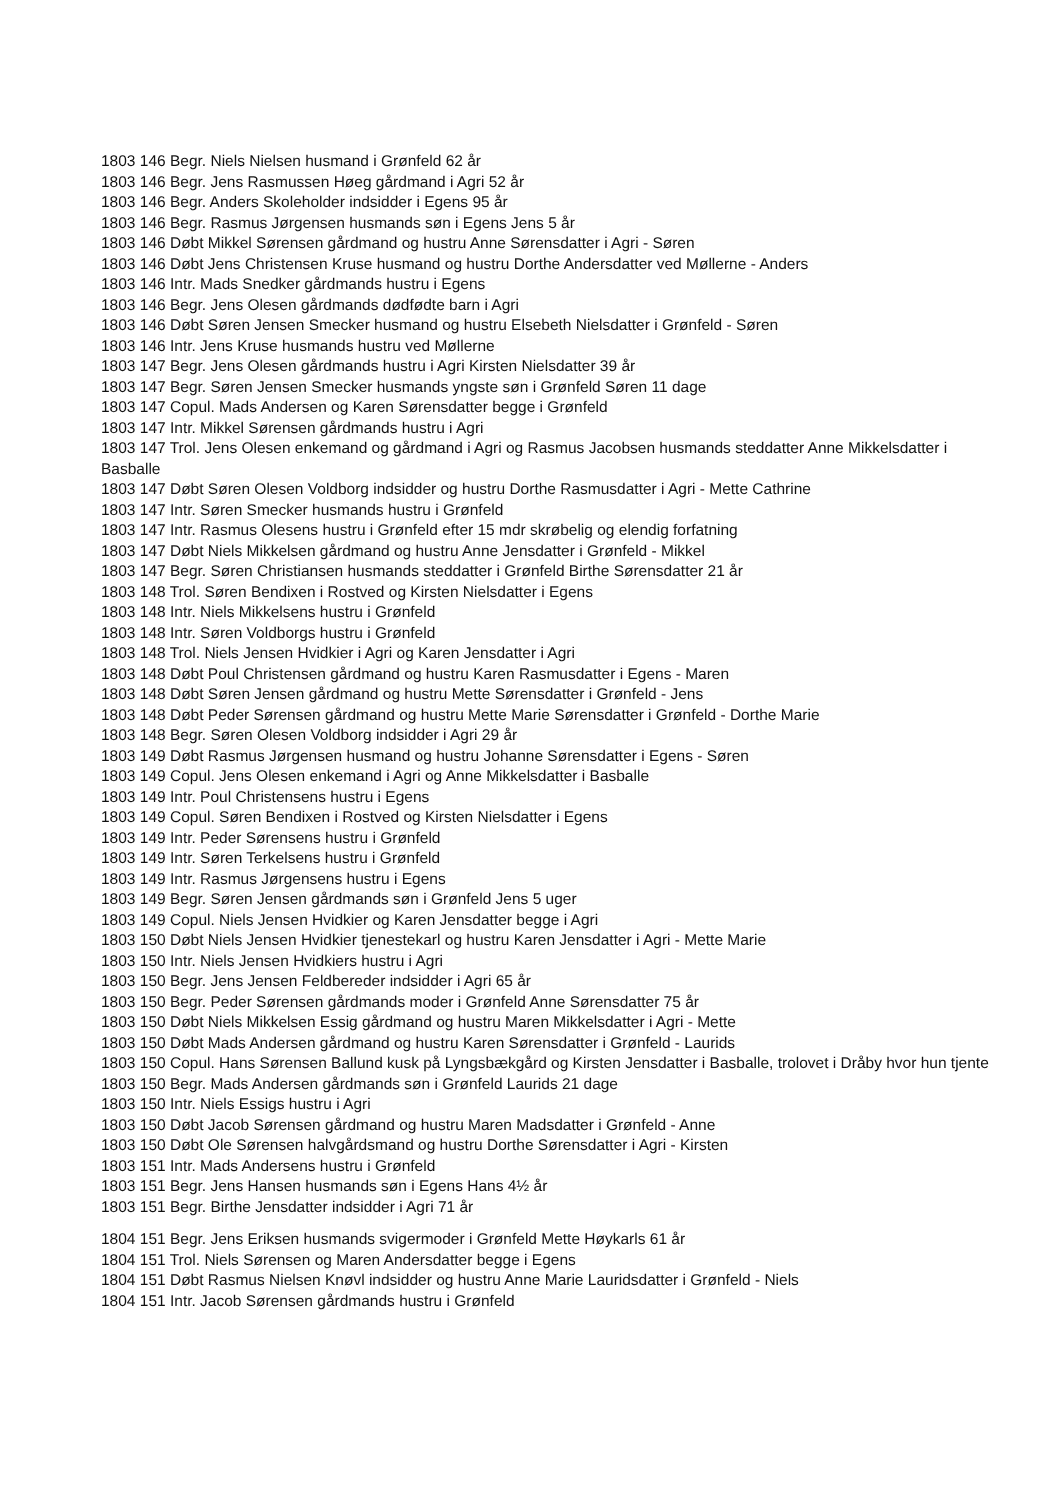1803 146 Begr. Niels Nielsen husmand i Grønfeld 62 år
1803 146 Begr. Jens Rasmussen Høeg gårdmand i Agri 52 år
1803 146 Begr. Anders Skoleholder indsidder i Egens 95 år
1803 146 Begr. Rasmus Jørgensen husmands søn i Egens Jens 5 år
1803 146 Døbt Mikkel Sørensen gårdmand og hustru Anne Sørensdatter i Agri - Søren
1803 146 Døbt Jens Christensen Kruse husmand og hustru Dorthe Andersdatter ved Møllerne - Anders
1803 146 Intr. Mads Snedker gårdmands hustru i Egens
1803 146 Begr. Jens Olesen gårdmands dødfødte barn i Agri
1803 146 Døbt Søren Jensen Smecker husmand og hustru Elsebeth Nielsdatter i Grønfeld - Søren
1803 146 Intr. Jens Kruse husmands hustru ved Møllerne
1803 147 Begr. Jens Olesen gårdmands hustru i Agri Kirsten Nielsdatter 39 år
1803 147 Begr. Søren Jensen Smecker husmands yngste søn i Grønfeld Søren 11 dage
1803 147 Copul. Mads Andersen og Karen Sørensdatter begge i Grønfeld
1803 147 Intr. Mikkel Sørensen gårdmands hustru i Agri
1803 147 Trol. Jens Olesen enkemand og gårdmand i Agri og Rasmus Jacobsen husmands steddatter Anne Mikkelsdatter i Basballe
1803 147 Døbt Søren Olesen Voldborg indsidder og hustru Dorthe Rasmusdatter i Agri - Mette Cathrine
1803 147 Intr. Søren Smecker husmands hustru i Grønfeld
1803 147 Intr. Rasmus Olesens hustru i Grønfeld efter 15 mdr skrøbelig og elendig forfatning
1803 147 Døbt Niels Mikkelsen gårdmand og hustru Anne Jensdatter i Grønfeld - Mikkel
1803 147 Begr. Søren Christiansen husmands steddatter i Grønfeld Birthe Sørensdatter 21 år
1803 148 Trol. Søren Bendixen i Rostved og Kirsten Nielsdatter i Egens
1803 148 Intr. Niels Mikkelsens hustru i Grønfeld
1803 148 Intr. Søren Voldborgs hustru i Grønfeld
1803 148 Trol. Niels Jensen Hvidkier i Agri og Karen Jensdatter i Agri
1803 148 Døbt Poul Christensen gårdmand og hustru Karen Rasmusdatter i Egens - Maren
1803 148 Døbt Søren Jensen gårdmand og hustru Mette Sørensdatter i Grønfeld - Jens
1803 148 Døbt Peder Sørensen gårdmand og hustru Mette Marie Sørensdatter i Grønfeld - Dorthe Marie
1803 148 Begr. Søren Olesen Voldborg indsidder i Agri 29 år
1803 149 Døbt Rasmus Jørgensen husmand og hustru Johanne Sørensdatter i Egens - Søren
1803 149 Copul. Jens Olesen enkemand i Agri og Anne Mikkelsdatter i Basballe
1803 149 Intr. Poul Christensens hustru i Egens
1803 149 Copul. Søren Bendixen i Rostved og Kirsten Nielsdatter i Egens
1803 149 Intr. Peder Sørensens hustru i Grønfeld
1803 149 Intr. Søren Terkelsens hustru i Grønfeld
1803 149 Intr. Rasmus Jørgensens hustru i Egens
1803 149 Begr. Søren Jensen gårdmands søn i Grønfeld Jens 5 uger
1803 149 Copul. Niels Jensen Hvidkier og Karen Jensdatter begge i Agri
1803 150 Døbt Niels Jensen Hvidkier tjenestekarl og hustru Karen Jensdatter i Agri - Mette Marie
1803 150 Intr. Niels Jensen Hvidkiers hustru i Agri
1803 150 Begr. Jens Jensen Feldbereder indsidder i Agri 65 år
1803 150 Begr. Peder Sørensen gårdmands moder i Grønfeld Anne Sørensdatter 75 år
1803 150 Døbt Niels Mikkelsen Essig gårdmand og hustru Maren Mikkelsdatter i Agri - Mette
1803 150 Døbt Mads Andersen gårdmand og hustru Karen Sørensdatter i Grønfeld - Laurids
1803 150 Copul. Hans Sørensen Ballund kusk på Lyngsbækgård og Kirsten Jensdatter i Basballe, trolovet i Dråby hvor hun tjente
1803 150 Begr. Mads Andersen gårdmands søn i Grønfeld Laurids 21 dage
1803 150 Intr. Niels Essigs hustru i Agri
1803 150 Døbt Jacob Sørensen gårdmand og hustru Maren Madsdatter i Grønfeld - Anne
1803 150 Døbt Ole Sørensen halvgårdsmand og hustru Dorthe Sørensdatter i Agri - Kirsten
1803 151 Intr. Mads Andersens hustru i Grønfeld
1803 151 Begr. Jens Hansen husmands søn i Egens Hans 4½ år
1803 151 Begr. Birthe Jensdatter indsidder i Agri 71 år
1804 151 Begr. Jens Eriksen husmands svigermoder i Grønfeld Mette Høykarls 61 år
1804 151 Trol. Niels Sørensen og Maren Andersdatter begge i Egens
1804 151 Døbt Rasmus Nielsen Knøvl indsidder og hustru Anne Marie Lauridsdatter i Grønfeld - Niels
1804 151 Intr. Jacob Sørensen gårdmands hustru i Grønfeld